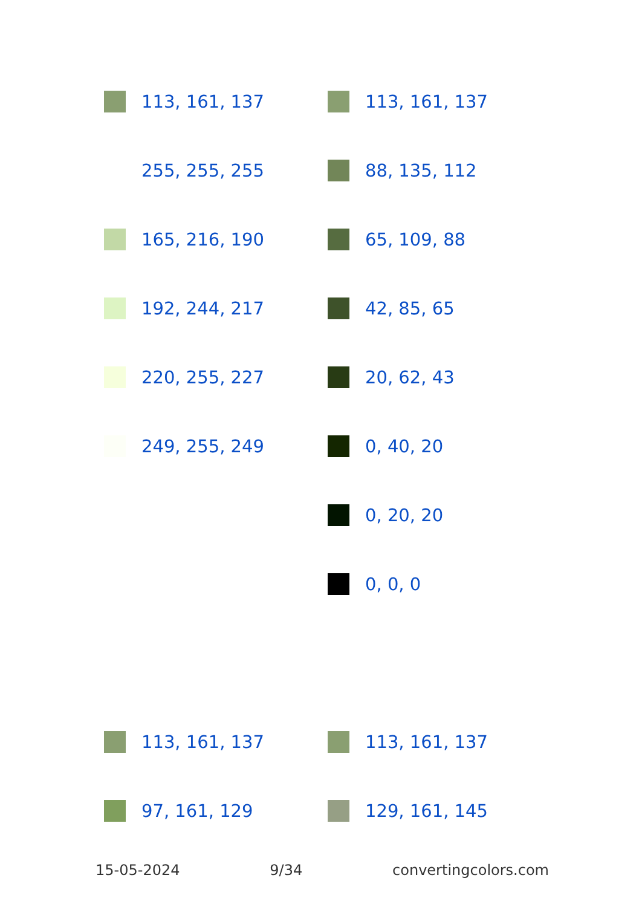113, 161, 137 113, 161, 137
255, 255, 255 88, 135, 112
165, 216, 190 65, 109, 88
192, 244, 217 42, 85, 65
220, 255, 227 20, 62, 43
249, 255, 249 0, 40, 20
0, 20, 20
0, 0, 0
113, 161, 137 113, 161, 137
97, 161, 129 129, 161, 145
15-05-2024 9/34 convertingcolors.com